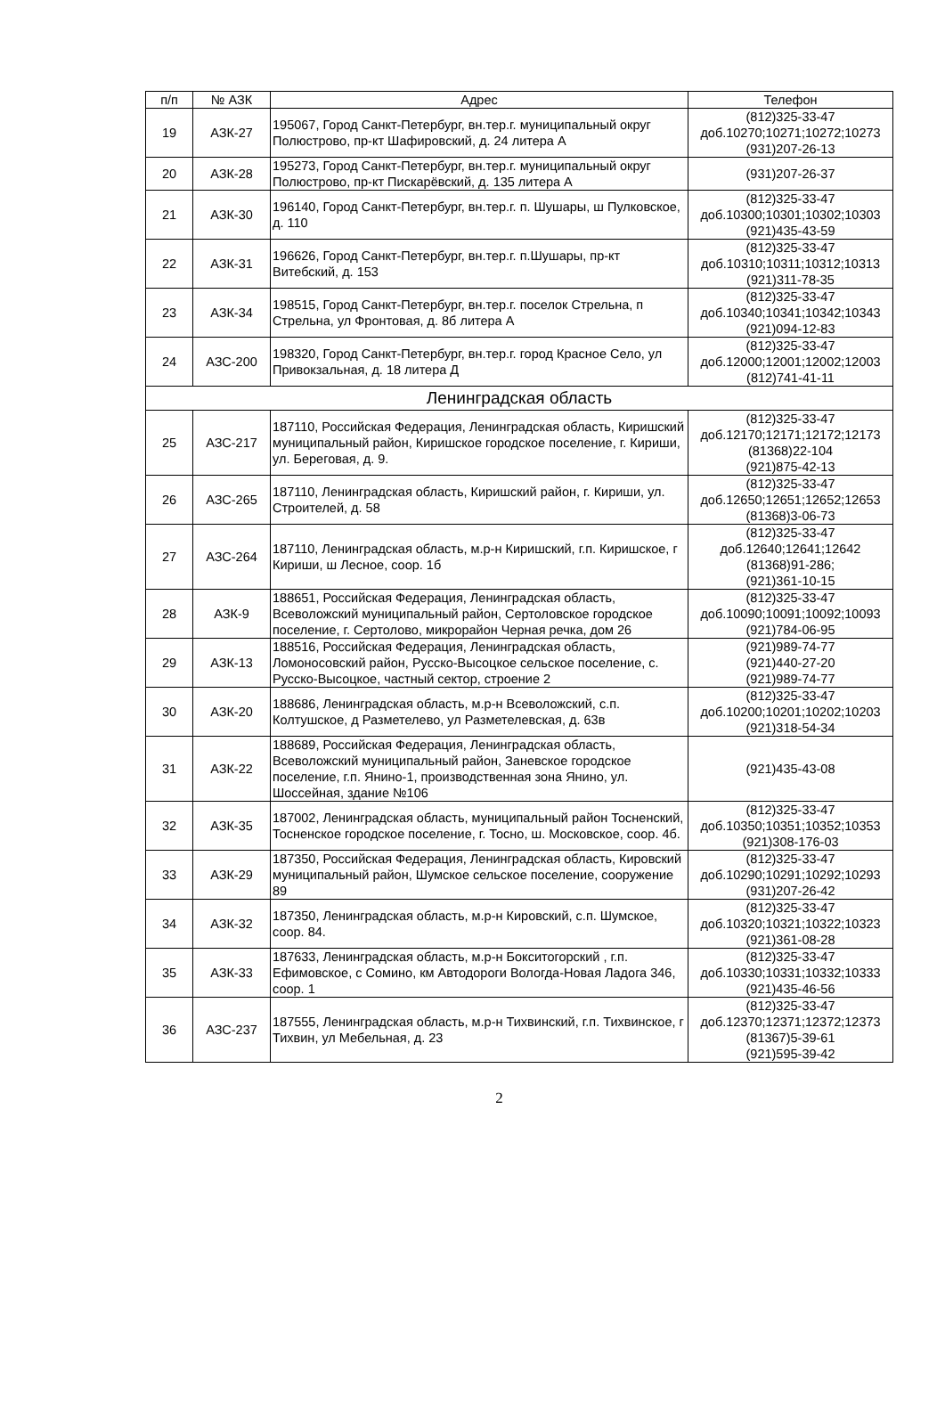| п/п | № АЗК | Адрес | Телефон |
| --- | --- | --- | --- |
| 19 | АЗК-27 | 195067, Город Санкт-Петербург, вн.тер.г. муниципальный округ Полюстрово, пр-кт Шафировский, д. 24 литера А | (812)325-33-47 доб.10270;10271;10272;10273 (931)207-26-13 |
| 20 | АЗК-28 | 195273, Город Санкт-Петербург, вн.тер.г. муниципальный округ Полюстрово, пр-кт Пискарёвский, д. 135 литера А | (931)207-26-37 |
| 21 | АЗК-30 | 196140, Город Санкт-Петербург, вн.тер.г. п. Шушары, ш Пулковское, д. 110 | (812)325-33-47 доб.10300;10301;10302;10303 (921)435-43-59 |
| 22 | АЗК-31 | 196626, Город Санкт-Петербург, вн.тер.г. п.Шушары, пр-кт Витебский, д. 153 | (812)325-33-47 доб.10310;10311;10312;10313 (921)311-78-35 |
| 23 | АЗК-34 | 198515, Город Санкт-Петербург, вн.тер.г. поселок Стрельна, п Стрельна, ул Фронтовая, д. 8б литера А | (812)325-33-47 доб.10340;10341;10342;10343 (921)094-12-83 |
| 24 | АЗС-200 | 198320, Город Санкт-Петербург, вн.тер.г. город Красное Село, ул Привокзальная, д. 18 литера Д | (812)325-33-47 доб.12000;12001;12002;12003 (812)741-41-11 |
| Ленинградская область | | | |
| 25 | АЗС-217 | 187110, Российская Федерация, Ленинградская область, Киришский муниципальный район, Киришское городское поселение, г. Кириши, ул. Береговая, д. 9. | (812)325-33-47 доб.12170;12171;12172;12173 (81368)22-104 (921)875-42-13 |
| 26 | АЗС-265 | 187110, Ленинградская область, Киришский район, г. Кириши, ул. Строителей, д. 58 | (812)325-33-47 доб.12650;12651;12652;12653 (81368)3-06-73 |
| 27 | АЗС-264 | 187110, Ленинградская область, м.р-н Киришский, г.п. Киришское, г Кириши, ш Лесное, соор. 1б | (812)325-33-47 доб.12640;12641;12642 (81368)91-286; (921)361-10-15 |
| 28 | АЗК-9 | 188651, Российская Федерация, Ленинградская область, Всеволожский муниципальный район, Сертоловское городское поселение, г. Сертолово, микрорайон Черная речка, дом 26 | (812)325-33-47 доб.10090;10091;10092;10093 (921)784-06-95 |
| 29 | АЗК-13 | 188516, Российская Федерация, Ленинградская область, Ломоносовский район, Русско-Высоцкое сельское поселение, с. Русско-Высоцкое, частный сектор, строение 2 | (921)989-74-77 (921)440-27-20 (921)989-74-77 |
| 30 | АЗК-20 | 188686, Ленинградская область, м.р-н Всеволожский, с.п. Колтушское, д Разметелево, ул Разметелевская, д. 63в | (812)325-33-47 доб.10200;10201;10202;10203 (921)318-54-34 |
| 31 | АЗК-22 | 188689, Российская Федерация, Ленинградская область, Всеволожский муниципальный район, Заневское городское поселение, г.п. Янино-1, производственная зона Янино, ул. Шоссейная, здание №106 | (921)435-43-08 |
| 32 | АЗК-35 | 187002, Ленинградская область, муниципальный район Тосненский, Тосненское городское поселение, г. Тосно, ш. Московское, соор. 4б. | (812)325-33-47 доб.10350;10351;10352;10353 (921)308-176-03 |
| 33 | АЗК-29 | 187350, Российская Федерация, Ленинградская область, Кировский муниципальный район, Шумское сельское поселение, сооружение 89 | (812)325-33-47 доб.10290;10291;10292;10293 (931)207-26-42 |
| 34 | АЗК-32 | 187350, Ленинградская область, м.р-н Кировский, с.п. Шумское, соор. 84. | (812)325-33-47 доб.10320;10321;10322;10323 (921)361-08-28 |
| 35 | АЗК-33 | 187633, Ленинградская область, м.р-н Бокситогорский , г.п. Ефимовское, с Сомино, км Автодороги Вологда-Новая Ладога 346, соор. 1 | (812)325-33-47 доб.10330;10331;10332;10333 (921)435-46-56 |
| 36 | АЗС-237 | 187555, Ленинградская область, м.р-н Тихвинский, г.п. Тихвинское, г Тихвин, ул Мебельная, д. 23 | (812)325-33-47 доб.12370;12371;12372;12373 (81367)5-39-61 (921)595-39-42 |
2